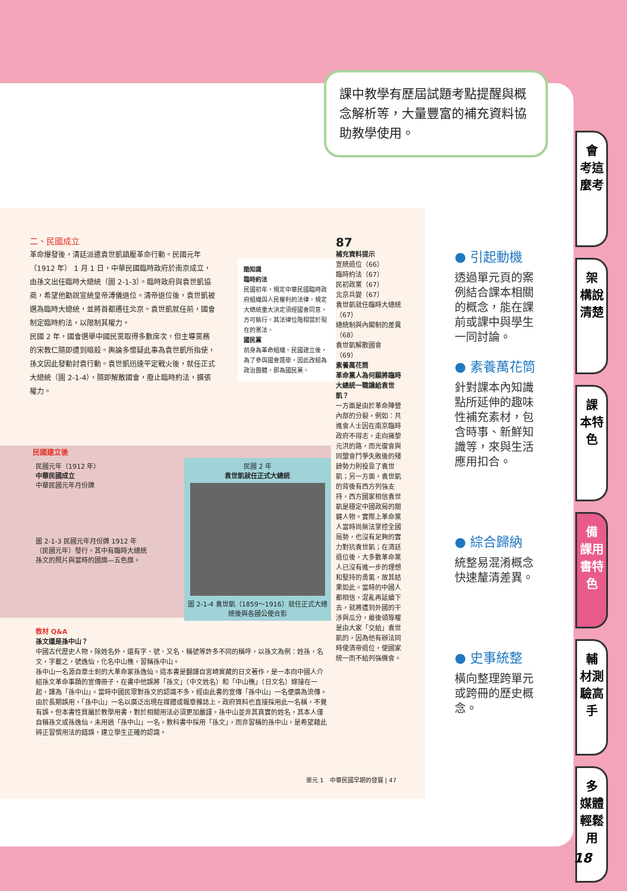課中教學有歷屆試題考點提醒與概念解析等，大量豐富的補充資料協助教學使用。
二、民國成立
革命爆發後，清廷派遣袁世凱鎮壓革命行動。民國元年（1912 年） 1 月 1 日，中華民國臨時政府於南京成立，由孫文出任臨時大總統（圖 2-1-3）。臨時政府與袁世凱協商，希望他勸說宣統皇帝溥儀退位。清帝退位後，袁世凱被選為臨時大總統，並將首都遷往北京。袁世凱就任前，國會制定臨時約法，以限制其權力。
民國 2 年，國會選舉中國民黨取得多數席次，但主導黨務的宋教仁隨即遭到暗殺。輿論多懷疑此事為袁世凱所指使，孫文因此發動討袁行動。袁世凱迅速平定戰火後，就任正式大總統（圖 2-1-4），隨即解散國會，廢止臨時約法，擴張權力。
酷知識
臨時約法
民國初年，規定中華民國臨時政府組織與人民權利的法律。規定大總統重大決定須經國會同意，方可執行。其法律位階相當於現在的憲法。
國民黨
前身為革命組織。民國建立後，為了參與國會選舉，因此改組為政治團體，即為國民黨。
87
補充資料提示
宣統退位（66）
臨時約法（67）
民初政黨（67）
北京兵變（67）
袁世凱就任臨時大總統（67）
總統制與內閣制的差異（68）
袁世凱解散國會（69）
素養萬花筒
革命黨人為何願將臨時大總統一職讓給袁世凱？
一方面是由於革命陣營內部的分裂，例如：共進會人士因在南京臨時政府不得志，走向擁黎元洪的路，而光復會與同盟會鬥爭失敗後的殘餘勢力則投靠了袁世凱；另一方面，袁世凱的背後有西方列強支持，西方國家相信袁世凱是穩定中國政局的關鍵人物。實際上革命黨人當時尚無法掌控全國局勢，也沒有足夠的實力對抗袁世凱；在清廷退位後，大多數革命黨人已沒有進一步的理想和堅持的勇氣，故其結果如此。當時的中國人都相信，混亂再延續下去，就將遭到外國的干涉與瓜分，最後領導權是由大家「交給」袁世凱的，因為他有辦法同時使清帝退位，使國家統一而不給列強機會。
民國建立後
民國元年（1912 年）
中華民國成立
中華民國元年月份牌
圖 2-1-3 民國元年月份牌 1912 年（民國元年）發行，其中有臨時大總統孫文的照片與當時的國旗—五色旗。
民國 2 年
袁世凱就任正式大總統
圖 2-1-4 袁世凱（1859～1916）就任正式大總統後與各國公使合影
教材 Q&A
孫文還是孫中山？
中國古代歷史人物，除姓名外，還有字、號、又名、稱號等許多不同的稱呼，以孫文為例：姓孫，名文，字載之，號逸仙，化名中山樵，習稱孫中山。
孫中山一名源自章士釗的大革命家孫逸仙。這本書是翻譯自宮崎寅藏的日文著作，是一本向中國人介紹孫文革命事蹟的宣傳冊子，在書中他誤將「孫文」（中文姓名）和「中山樵」（日文名）嫁接在一起，譯為「孫中山」。當時中國民眾對孫文的認識不多，經由此書的宣傳「孫中山」一名便廣為流傳。
由於長期誤用，「孫中山」一名以廣泛出現在媒體或報章雜誌上，政府資料也直接採用此一名稱，不覺有誤。但本書性質屬於教學用書，對於相關用法必須更加嚴謹。孫中山並非其真實的姓名，其本人僅自稱孫文或孫逸仙，未用過「孫中山」一名。教科書中採用「孫文」，而非習稱的孫中山，是希望藉此辨正習慣用法的錯誤，建立學生正確的認識。
單元 1　中華民國早期的發展 | 47
● 引起動機
透過單元頁的案例結合課本相關的概念，能在課前或課中與學生一同討論。
● 素養萬花筒
針對課本內知識點所延伸的趣味性補充素材，包含時事、新鮮知識等，來與生活應用扣合。
● 綜合歸納
統整易混淆概念快速釐清差異。
● 史事統整
橫向整理跨單元或跨冊的歷史概念。
會
考這麼考
架
構說清楚
課
本特色
備
課用書特色
輔
材測驗高手
多
媒體輕鬆用
18